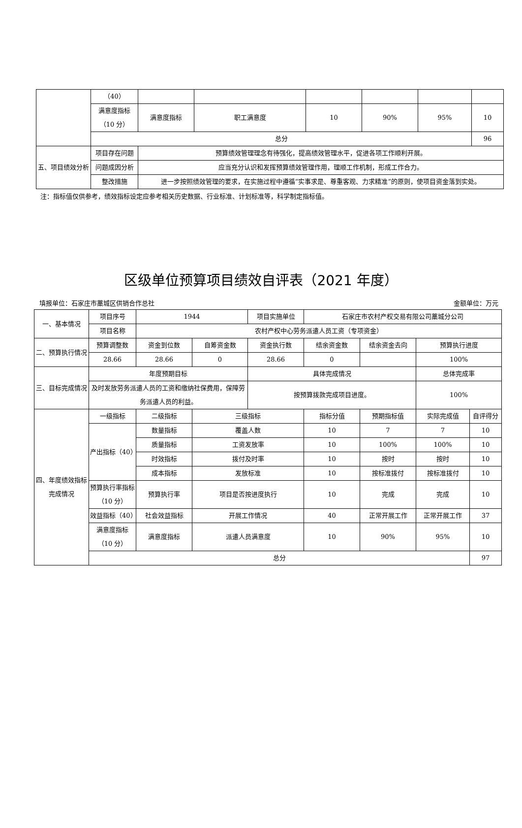| | （40） | | | | | | |
| | 满意度指标（10 分） | 满意度指标 | 职工满意度 | 10 | 90% | 95% | 10 |
| | 总分 | | | | | | 96 |
| 五、项目绩效分析 | 项目存在问题 | 预算绩效管理理念有待强化，提高绩效管理水平，促进各项工作顺利开展。 | | | | | |
| | 问题成因分析 | 应当充分认识和发挥预算绩效管理作用，理顺工作机制，形成工作合力。 | | | | | |
| | 整改措施 | 进一步按照绩效管理的要求，在实施过程中遵循“实事求是、尊重客观、力求精准”的原则，使项目资金落到实处。 | | | | | |
注：指标值仅供参考，绩效指标设定应参考相关历史数据、行业标准、计划标准等，科学制定指标值。
区级单位预算项目绩效自评表（2021 年度）
填报单位：石家庄市藁城区供销合作总社 金额单位：万元
| 一、基本情况 | 项目序号 | 1944 | | 项目实施单位 | 石家庄市农村产权交易有限公司藁城分公司 | | | |
| | 项目名称 | 农村产权中心劳务派遣人员工资（专项资金） | | | | | | |
| 二、预算执行情况 | 预算调整数 | 资金到位数 | 自筹资金数 | 资金执行数 | 结余资金数 | 结余资金去向 | 预算执行进度 | |
| | 28.66 | 28.66 | 0 | 28.66 | 0 | | 100% | |
| 三、目标完成情况 | 年度预期目标 | | | 具体完成情况 | | | 总体完成率 | |
| | 及时发放劳务派遣人员的工资和缴纳社保费用，保障劳务派遣人员的利益。 | | | 按预算拨款完成项目进度。 | | | 100% | |
| 四、年度绩效指标完成情况 | 一级指标 | 二级指标 | 三级指标 | | 指标分值 | 预期指标值 | 实际完成值 | 自评得分 |
| | 产出指标（40） | 数量指标 | 覆盖人数 | | 10 | 7 | 7 | 10 |
| | | 质量指标 | 工资发放率 | | 10 | 100% | 100% | 10 |
| | | 时效指标 | 拨付及时率 | | 10 | 按时 | 按时 | 10 |
| | | 成本指标 | 发放标准 | | 10 | 按标准拨付 | 按标准拨付 | 10 |
| | 预算执行率指标（10 分） | 预算执行率 | 项目是否按进度执行 | | 10 | 完成 | 完成 | 10 |
| | 效益指标（40） | 社会效益指标 | 开展工作情况 | | 40 | 正常开展工作 | 正常开展工作 | 37 |
| | 满意度指标（10 分） | 满意度指标 | 派遣人员满意度 | | 10 | 90% | 95% | 10 |
| | 总分 | | | | | | | 97 |